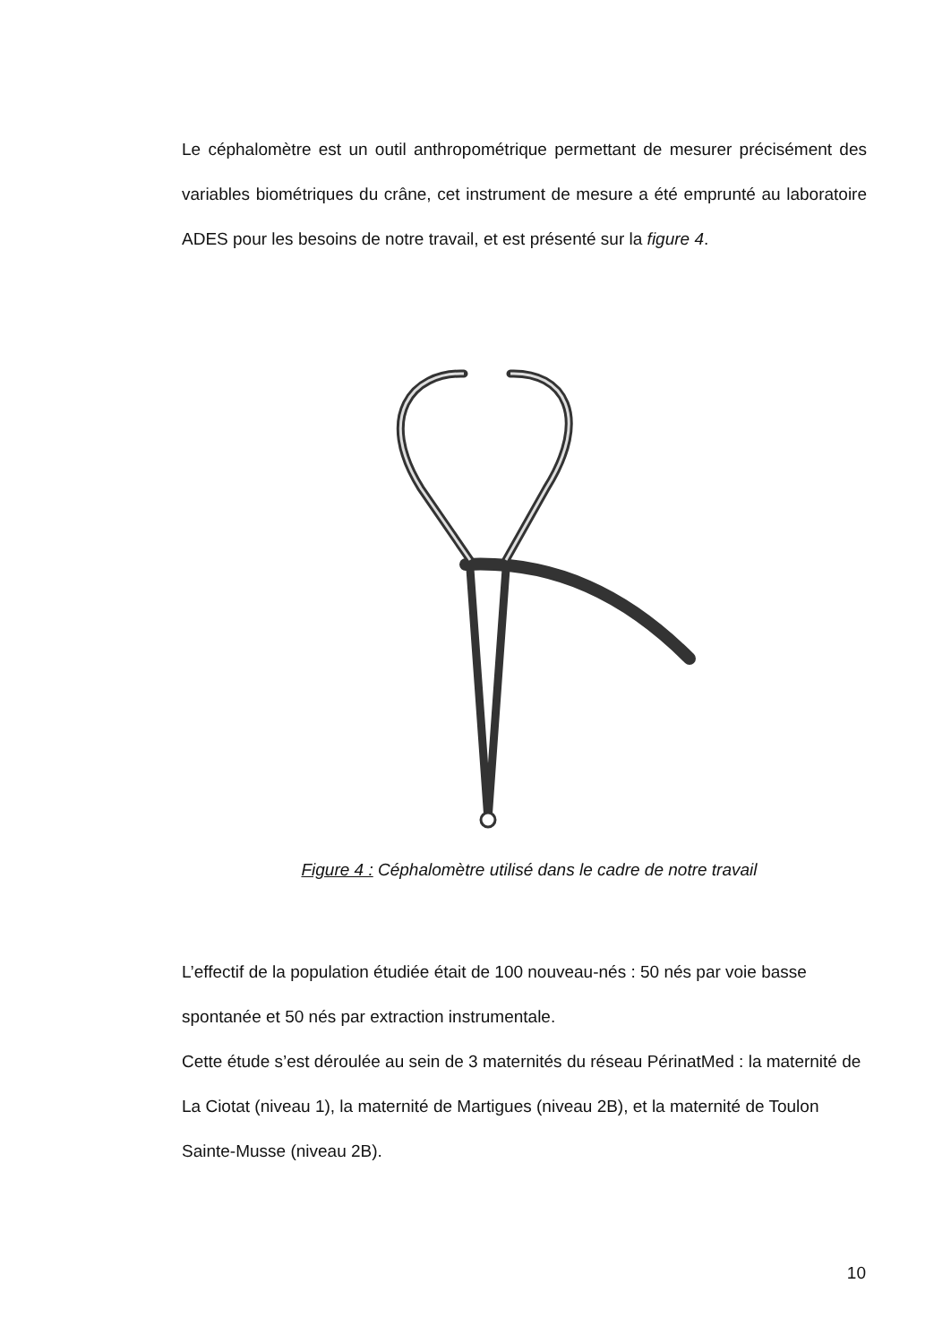Le céphalomètre est un outil anthropométrique permettant de mesurer précisément des variables biométriques du crâne, cet instrument de mesure a été emprunté au laboratoire ADES pour les besoins de notre travail, et est présenté sur la figure 4.
Figure 4 : Céphalomètre utilisé dans le cadre de notre travail
L’effectif de la population étudiée était de 100 nouveau-nés : 50 nés par voie basse spontanée et 50 nés par extraction instrumentale.
Cette étude s’est déroulée au sein de 3 maternités du réseau PérinatMed : la maternité de La Ciotat (niveau 1), la maternité de Martigues (niveau 2B), et la maternité de Toulon Sainte-Musse (niveau 2B).
10